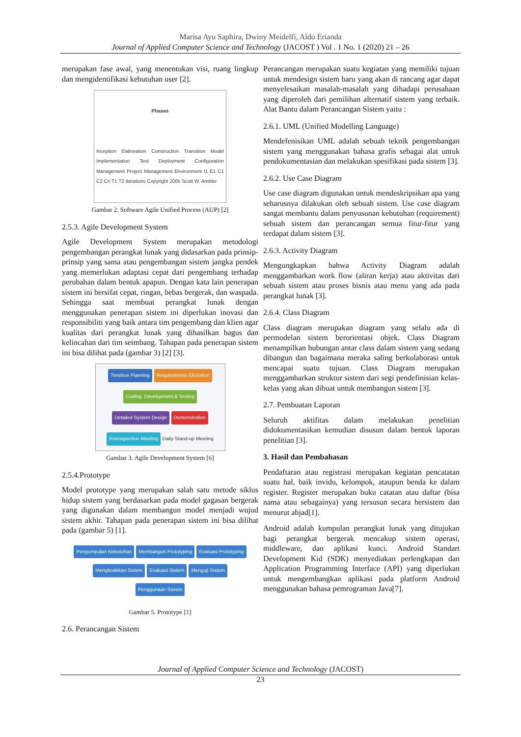Marisa Ayu Saphira, Dwiny Meidelfi, Aldo Erianda
Journal of Applied Computer Science and Technology (JACOST ) Vol . 1 No. 1 (2020) 21 – 26
merupakan fase awal, yang menentukan visi, ruang lingkup dan mengidentifikasi kebutuhan user [2].
Phases Inception Elaboration Construction Transition Model Implementation Test Deployment Configuration Management Project Management Environment I1 E1 C1 C2 Cn T1 T2 Iterations Copyright 2005 Scott W. Ambler
Gambar 2. Software Agile Unified Process (AUP) [2]
2.5.3. Agile Development System
Agile Development System merupakan metodologi pengembangan perangkat lunak yang didasarkan pada prinsip-prinsip yang sama atau pengembangan sistem jangka pendek yang memerlukan adaptasi cepat dari pengembang terhadap perubahan dalam bentuk apapun. Dengan kata lain penerapan sistem ini bersifat cepat, ringan, bebas bergerak, dan waspada. Sehingga saat membuat perangkat lunak dengan menggunakan penerapan sistem ini diperlukan inovasi dan responsibiliti yang baik antara tim pengembang dan klien agar kualitas dari perangkat lunak yang dihasilkan bagus dan kelincahan dari tim seimbang. Tahapan pada penerapan sistem ini bisa dilihat pada (gambar 3) [2] [3].
Timebox Planning Requirements Elicitation Coding, Development & Testing Detailed System Design Demonstration Retrospective Meeting Daily Stand-up Meeting
Gambar 3. Agile Development System [6]
2.5.4.Prototype
Model prototype yang merupakan salah satu metode siklus hidup sistem yang berdasarkan pada model gagasan bergerak yang digunakan dalam membangun model menjadi wujud sistem akhir. Tahapan pada penerapan sistem ini bisa dilihat pada (gambar 5) [1].
Pengumpulan Kebutuhan Membangun Prototyping Evaluasi Prototyping Mengkodekan Sistem Evaluasi Sistem Menguji Sistem Penggunaan Sistem
Gambar 5. Prototype [1]
2.6. Perancangan Sistem
Perancangan merupakan suatu kegiatan yang memiliki tujuan untuk mendesign sistem baru yang akan di rancang agar dapat menyelesaikan masalah-masalah yang dihadapi perusahaan yang diperoleh dari pemilihan alternatif sistem yang terbaik. Alat Bantu dalam Perancangan Sistem yaitu :
2.6.1. UML (Unified Modelling Language)
Mendefenisikan UML adalah sebuah teknik pengembangan sistem yang menggunakan bahasa grafis sebagai alat untuk pendokumentasian dan melakukan spesifikasi pada sistem [3].
2.6.2. Use Case Diagram
Use case diagram digunakan untuk mendeskripsikan apa yang seharusnya dilakukan oleh sebuah sistem. Use case diagram sangat membantu dalam penyusunan kebutuhan (requirement) sebuah sistem dan perancangan semua fitur-fitur yang terdapat dalam sistem [3].
2.6.3. Activity Diagram
Mengungkapkan bahwa Activity Diagram adalah menggambarkan work flow (aliran kerja) atau aktivitas dari sebuah sistem atau proses bisnis atau menu yang ada pada perangkat lunak [3].
2.6.4. Class Diagram
Class diagram merupakan diagram yang selalu ada di permodelan sistem berorientasi objek. Class Diagram menampilkan hubungan antar class dalam sistem yang sedang dibangun dan bagaimana meraka saling berkolaborasi untuk mencapai suatu tujuan. Class Diagram merupakan menggambarkan struktur sistem dari segi pendefinisian kelas-kelas yang akan dibuat untuk membangun sistem [3].
2.7. Pembuatan Laporan
Seluruh aktifitas dalam melakukan penelitian didokumentasikan kemudian disusun dalam bentuk laporan penelitian [3].
3. Hasil dan Pembahasan
Pendaftaran atau registrasi merupakan kegiatan pencatatan suatu hal, baik invidu, kelompok, ataupun benda ke dalam register. Register merupakan buku catatan atau daftar (bisa nama atau sebagainya) yang tersusun secara bersistem dan menurut abjad[1].
Android adalah kumpulan perangkat lunak yang ditujukan bagi perangkat bergerak mencakup sistem operasi, middleware, dan aplikasi kunci. Android Standart Development Kid (SDK) menyediakan perlengkapan dan Application Programming Interface (API) yang diperlukan untuk mengembangkan aplikasi pada platform Android menggunakan bahasa pemrograman Java[7].
Journal of Applied Computer Science and Technology (JACOST)
23